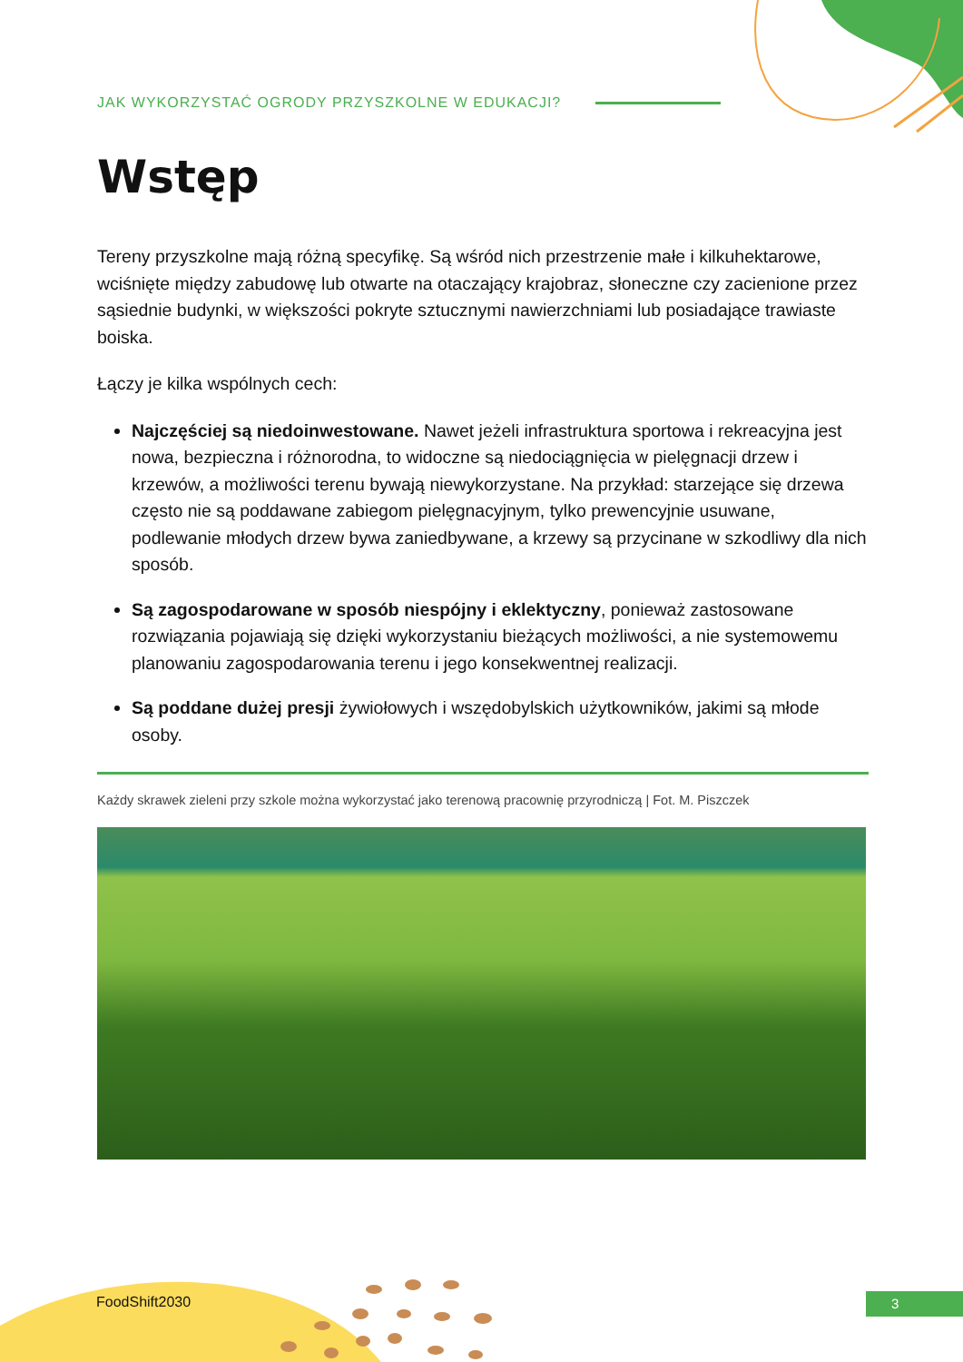JAK WYKORZYSTAĆ OGRODY PRZYSZKOLNE W EDUKACJI?
Wstęp
Tereny przyszkolne mają różną specyfikę. Są wśród nich przestrzenie małe i kilkuhektarowe, wciśnięte między zabudowę lub otwarte na otaczający krajobraz, słoneczne czy zacienione przez sąsiednie budynki, w większości pokryte sztucznymi nawierzchniami lub posiadające trawiaste boiska.
Łączy je kilka wspólnych cech:
Najczęściej są niedoinwestowane. Nawet jeżeli infrastruktura sportowa i rekreacyjna jest nowa, bezpieczna i różnorodna, to widoczne są niedociągnięcia w pielęgnacji drzew i krzewów, a możliwości terenu bywają niewykorzystane. Na przykład: starzejące się drzewa często nie są poddawane zabiegom pielęgnacyjnym, tylko prewencyjnie usuwane, podlewanie młodych drzew bywa zaniedbywane, a krzewy są przycinane w szkodliwy dla nich sposób.
Są zagospodarowane w sposób niespójny i eklektyczny, ponieważ zastosowane rozwiązania pojawiają się dzięki wykorzystaniu bieżących możliwości, a nie systemowemu planowaniu zagospodarowania terenu i jego konsekwentnej realizacji.
Są poddane dużej presji żywiołowych i wszędobylskich użytkowników, jakimi są młode osoby.
Każdy skrawek zieleni przy szkole można wykorzystać jako terenową pracownię przyrodniczą | Fot. M. Piszczek
FoodShift2030 3